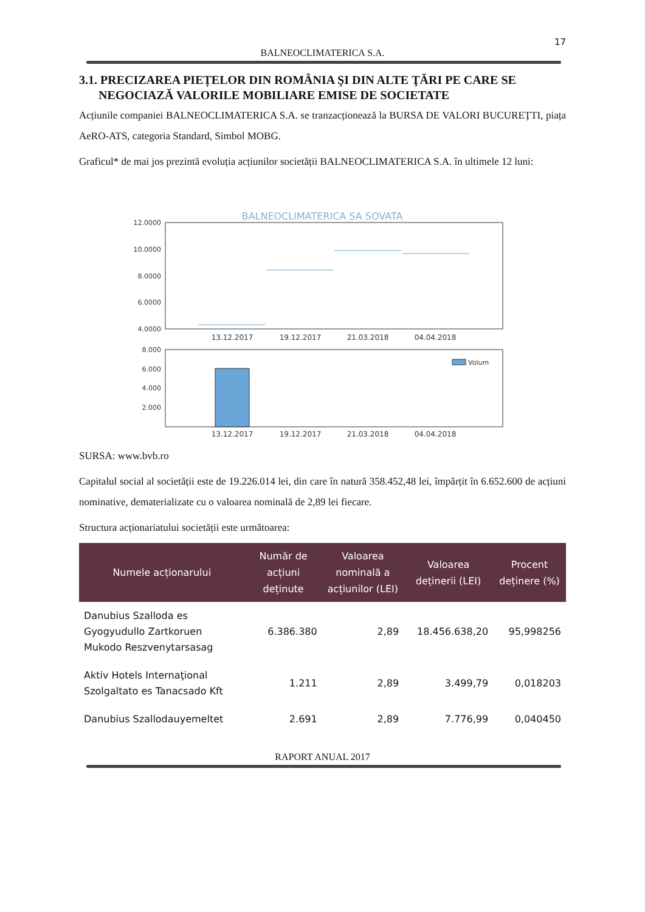17
BALNEOCLIMATERICA S.A.
3.1. PRECIZAREA PIEȚELOR DIN ROMÂNIA ŞI DIN ALTE ŢĂRI PE CARE SE NEGOCIAZĂ VALORILE MOBILIARE EMISE DE SOCIETATE
Acțiunile companiei BALNEOCLIMATERICA S.A. se tranzacționează la BURSA DE VALORI BUCUREȚTI, piața AeRO-ATS, categoria Standard, Simbol MOBG.
Graficul* de mai jos prezintă evoluția acțiunilor societății BALNEOCLIMATERICA S.A. în ultimele 12 luni:
BALNEOCLIMATERICA SA SOVATA
12.0000
10.0000
8.0000
6.0000
4.0000
13.12.2017
19.12.2017
21.03.2018
04.04.2018
8.000
6.000
4.000
2.000
Volum
13.12.2017
19.12.2017
21.03.2018
04.04.2018
SURSA: www.bvb.ro
Capitalul social al societății este de 19.226.014 lei, din care în natură 358.452,48 lei, împărțit în 6.652.600 de acțiuni nominative, dematerializate cu o valoarea nominală de 2,89 lei fiecare.
Structura acționariatului societății este următoarea:
| Numele acționarului | Număr de acțiuni deținute | Valoarea nominală a acțiunilor (LEI) | Valoarea deținerii (LEI) | Procent deținere (%) |
| --- | --- | --- | --- | --- |
| Danubius Szalloda es Gyogyudullo Zartkoruen Mukodo Reszvenytarsasag | 6.386.380 | 2,89 | 18.456.638,20 | 95,998256 |
| Aktiv Hotels Internaţional Szolgaltato es Tanacsado Kft | 1.211 | 2,89 | 3.499,79 | 0,018203 |
| Danubius Szallodauyemeltet | 2.691 | 2,89 | 7.776,99 | 0,040450 |
RAPORT ANUAL 2017